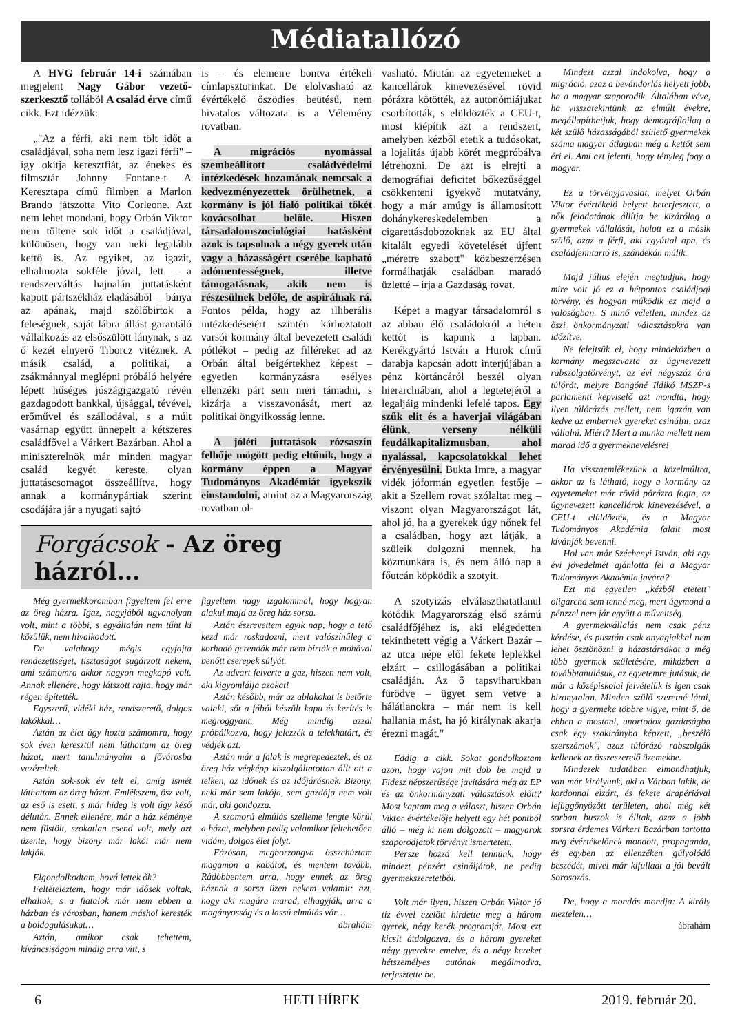Médiatallózó
A HVG február 14-i számában megjelent Nagy Gábor vezető-szerkesztő tollából A család érve című cikk. Ezt idézzük:
„"Az a férfi, aki nem tölt időt a családjával, soha nem lesz igazi férfi" – így okítja keresztfiát, az énekes és filmsztár Johnny Fontane-t A Keresztapa című filmben a Marlon Brando játszotta Vito Corleone. Azt nem lehet mondani, hogy Orbán Viktor nem töltene sok időt a családjával, különösen, hogy van neki legalább kettő is. Az egyiket, az igazit, elhalmozta sokféle jóval, lett – a rendszerváltás hajnalán juttatásként kapott pártszékház eladásából – bánya az apának, majd szőlőbirtok a feleségnek, saját lábra állást garantáló vállalkozás az elsőszülött lánynak, s az ő kezét elnyerő Tiborcz vitéznek. A másik család, a politikai, a zsákmánnyal meglépni próbáló helyére lépett hűséges jószágigazgató révén gazdagodott bankkal, újsággal, tévével, erőművel és szállodával, s a múlt vasárnap együtt ünnepelt a kétszeres családfővel a Várkert Bazárban. Ahol a miniszterelnök már minden magyar család kegyét kereste, olyan juttatáscsomagot összeállítva, hogy annak a kormánypártiak szerint csodájára jár a nyugati sajtó
is – és elemeire bontva értékeli címlapsztorinkat. De elolvasható az évértékelő őszödies beütésű, nem hivatalos változata is a Vélemény rovatban.
A migrációs nyomással szembeállított családvédelmi intézkedések hozamának nemcsak a kedvezményezettek örülhetnek, a kormány is jól fialó politikai tőkét kovácsolhat belőle. Hiszen társadalomszociológiai hatásként azok is tapsolnak a négy gyerek után vagy a házasságért cserébe kapható adómentességnek, illetve támogatásnak, akik nem is részesülnek belőle, de aspirálnak rá. Fontos példa, hogy az illiberális intézkedéseiért szintén kárhoztatott varsói kormány által bevezetett családi pótlékot – pedig az filléreket ad az Orbán által beígértekhez képest – egyetlen kormányzásra esélyes ellenzéki párt sem meri támadni, s kizárja a visszavonását, mert az politikai öngyilkosság lenne.
A jóléti juttatások rózsaszín felhője mögött pedig eltűnik, hogy a kormány éppen a Magyar Tudományos Akadémiát igyekszik einstandolni, amint az a Magyarország rovatban ol-
Forgácsok - Az öreg házról…
Még gyermekkoromban figyeltem fel erre az öreg házra. Igaz, nagyjából ugyanolyan volt, mint a többi, s egyáltalán nem tűnt ki közülük, nem hivalkodott.
De valahogy mégis egyfajta rendezettséget, tisztaságot sugárzott nekem, ami számomra akkor nagyon megkapó volt. Annak ellenére, hogy látszott rajta, hogy már régen építették.
Egyszerű, vidéki ház, rendszerető, dolgos lakókkal…
Aztán az élet úgy hozta számomra, hogy sok éven keresztül nem láthattam az öreg házat, mert tanulmányaim a fővárosba vezéreltek.
Aztán sok-sok év telt el, amíg ismét láthattam az öreg házat. Emlékszem, ősz volt, az eső is esett, s már hideg is volt úgy késő délután. Ennek ellenére, már a ház kéménye nem füstölt, szokatlan csend volt, mely azt üzente, hogy bizony már lakói már nem lakják.
Elgondolkodtam, hová lettek ők?
Feltételeztem, hogy már idősek voltak, elhaltak, s a fiatalok már nem ebben a házban és városban, hanem máshol keresték a boldogulásukat…
Aztán, amikor csak tehettem, kíváncsiságom mindig arra vitt, s
figyeltem nagy izgalommal, hogy hogyan alakul majd az öreg ház sorsa.
Aztán észrevettem egyik nap, hogy a tető kezd már roskadozni, mert valószínűleg a korhadó gerendák már nem bírták a mohával benőtt cserepek súlyát.
Az udvart felverte a gaz, hiszen nem volt, aki kigyomlálja azokat!
Aztán később, már az ablakokat is betörte valaki, sőt a fából készült kapu és kerítés is megroggyant. Még mindig azzal próbálkozva, hogy jelezzék a telekhatárt, és védjék azt.
Aztán már a falak is megrepedeztek, és az öreg ház végképp kiszolgáltatottan állt ott a telken, az időnek és az időjárásnak. Bizony, neki már sem lakója, sem gazdája nem volt már, aki gondozza.
A szomorú elmúlás szelleme lengte körül a házat, melyben pedig valamikor feltehetően vidám, dolgos élet folyt.
Fázósan, megborzongva összehúztam magamon a kabátot, és mentem tovább. Rádöbbentem arra, hogy ennek az öreg háznak a sorsa üzen nekem valamit: azt, hogy aki magára marad, elhagyják, arra a magányosság és a lassú elmúlás vár…
ábrahám
vasható. Miután az egyetemeket a kancellárok kinevezésével rövid pórázra kötötték, az autonómiájukat csorbították, s elüldözték a CEU-t, most kiépítik azt a rendszert, amelyben kézből etetik a tudósokat, a lojalitás újabb körét megpróbálva létrehozni. De azt is elrejti a demográfiai deficitet bőkezűséggel csökkenteni igyekvő mutatvány, hogy a már amúgy is államosított dohánykereskedelemben a cigarettásdobozoknak az EU által kitalált egyedi követelését újfent „méretre szabott" közbeszerzésen formálhatják családban maradó üzletté – írja a Gazdaság rovat.
Képet a magyar társadalomról s az abban élő családokról a héten kettőt is kapunk a lapban. Kerékgyártó István a Hurok című darabja kapcsán adott interjújában a pénz körtáncáról beszél olyan hierarchiában, ahol a legtetejéről a legaljáig mindenki lefelé tapos. Egy szűk elit és a haverjai világában élünk, verseny nélküli feudálkapitalizmusban, ahol nyalással, kapcsolatokkal lehet érvényesülni. Bukta Imre, a magyar vidék jóformán egyetlen festője – akit a Szellem rovat szólaltat meg – viszont olyan Magyarországot lát, ahol jó, ha a gyerekek úgy nőnek fel a családban, hogy azt látják, a szüleik dolgozni mennek, ha közmunkára is, és nem álló nap a főutcán köpködik a szotyit.
A szotyizás elválaszthatatlanul kötődik Magyarország első számú családfőjéhez is, aki elégedetten tekinthetett végig a Várkert Bazár – az utca népe elől fekete leplekkel elzárt – csillogásában a politikai családján. Az ő tapsviharukban fürödve – ügyet sem vetve a hálátlanokra – már nem is kell hallania mást, ha jó királynak akarja érezni magát."
Eddig a cikk. Sokat gondolkoztam azon, hogy vajon mit dob be majd a Fidesz népszerűsége javítására még az EP és az önkormányzati választások előtt? Most kaptam meg a választ, hiszen Orbán Viktor évértékelője helyett egy hét pontból álló – még ki nem dolgozott – magyarok szaporodjatok törvényt ismertetett.
Persze hozzá kell tennünk, hogy mindezt pénzért csináljátok, ne pedig gyermekszeretetből.
Volt már ilyen, hiszen Orbán Viktor jó tíz évvel ezelőtt hirdette meg a három gyerek, négy kerék programját. Most ezt kicsit átdolgozva, és a három gyereket négy gyerekre emelve, és a négy kereket hétszemélyes autónak megálmodva, terjesztette be.
Mindezt azzal indokolva, hogy a migráció, azaz a bevándorlás helyett jobb, ha a magyar szaporodik. Általában véve, ha visszatekintünk az elmúlt évekre, megállapíthatjuk, hogy demográfiailag a két szülő házasságából születő gyermekek száma magyar átlagban még a kettőt sem éri el. Ami azt jelenti, hogy tényleg fogy a magyar.
Ez a törvényjavaslat, melyet Orbán Viktor évértékelő helyett beterjesztett, a nők feladatának állítja be kizárólag a gyermekek vállalását, holott ez a másik szülő, azaz a férfi, aki egyúttal apa, és családfenntartó is, szándékán múlik.
Majd július elején megtudjuk, hogy mire volt jó ez a hétpontos családjogi törvény, és hogyan működik ez majd a valóságban. S minő véletlen, mindez az őszi önkormányzati választásokra van időzítve.
Ne felejtsük el, hogy mindeközben a kormány megszavazta az úgynevezett rabszolgatörvényt, az évi négyszáz óra túlórát, melyre Bangóné Ildikó MSZP-s parlamenti képviselő azt mondta, hogy ilyen túlórázás mellett, nem igazán van kedve az embernek gyereket csinálni, azaz vállalni. Miért? Mert a munka mellett nem marad idő a gyermeknevelésre!
Ha visszaemlékezünk a közelmúltra, akkor az is látható, hogy a kormány az egyetemeket már rövid pórázra fogta, az úgynevezett kancellárok kinevezésével, a CEU-t elüldözték, és a Magyar Tudományos Akadémia falait most kívánják bevenni.
Hol van már Széchenyi István, aki egy évi jövedelmét ajánlotta fel a Magyar Tudományos Akadémia javára?
Ezt ma egyetlen „kézből etetett" oligarcha sem tenné meg, mert úgymond a pénzzel nem jár együtt a műveltség.
A gyermekvállalás nem csak pénz kérdése, és pusztán csak anyagiakkal nem lehet ösztönözni a házastársakat a még több gyermek születésére, miközben a továbbtanulásuk, az egyetemre jutásuk, de már a középiskolai felvételük is igen csak bizonytalan. Minden szülő szeretné látni, hogy a gyermeke többre vigye, mint ő, de ebben a mostani, unortodox gazdaságba csak egy szakirányba képzett, „beszélő szerszámok", azaz túlórázó rabszolgák kellenek az összeszerelő üzemekbe.
Mindezek tudatában elmondhatjuk, van már királyunk, aki a Várban lakik, de kordonnal elzárt, és fekete drapériával lefüggönyözött területen, ahol még két sorban buszok is álltak, azaz a jobb sorsra érdemes Várkert Bazárban tartotta meg évértékelőnek mondott, propaganda, és egyben az ellenzéken gúlyolódó beszédét, mivel már kifulladt a jól bevált Sorosozás.
De, hogy a mondás mondja: A király meztelen…
ábrahám
6 HETI HÍREK 2019. február 20.